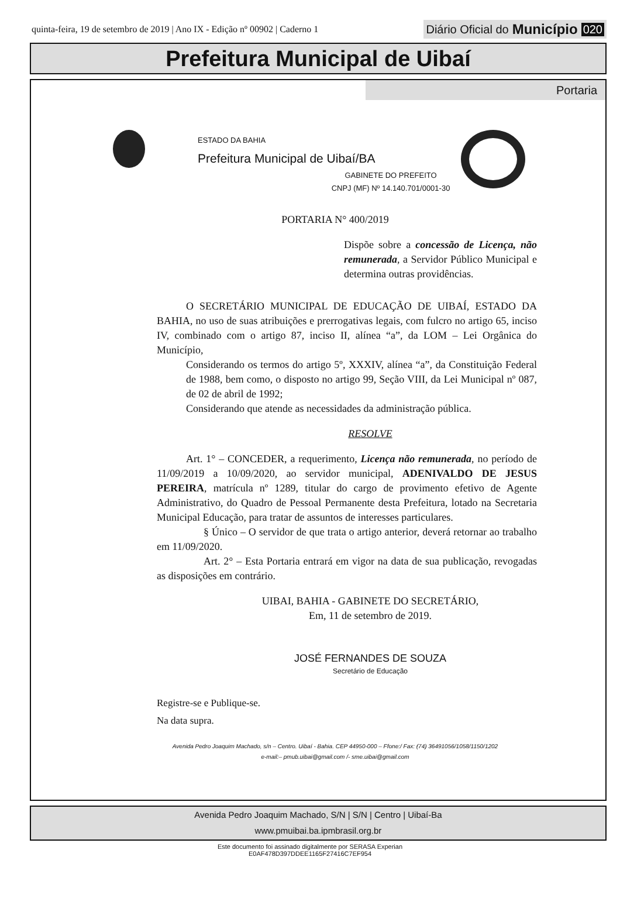quinta-feira, 19 de setembro de 2019 | Ano IX - Edição nº 00902 | Caderno 1
Diário Oficial do Município 020
Prefeitura Municipal de Uibaí
Portaria
ESTADO DA BAHIA
Prefeitura Municipal de Uibaí/BA
GABINETE DO PREFEITO
CNPJ (MF) Nº 14.140.701/0001-30
PORTARIA N° 400/2019
Dispõe sobre a concessão de Licença, não remunerada, a Servidor Público Municipal e determina outras providências.
O SECRETÁRIO MUNICIPAL DE EDUCAÇÃO DE UIBAÍ, ESTADO DA BAHIA, no uso de suas atribuições e prerrogativas legais, com fulcro no artigo 65, inciso IV, combinado com o artigo 87, inciso II, alínea “a”, da LOM – Lei Orgânica do Município,
Considerando os termos do artigo 5º, XXXIV, alínea “a”, da Constituição Federal de 1988, bem como, o disposto no artigo 99, Seção VIII, da Lei Municipal nº 087, de 02 de abril de 1992;
Considerando que atende as necessidades da administração pública.
RESOLVE
Art. 1° – CONCEDER, a requerimento, Licença não remunerada, no período de 11/09/2019 a 10/09/2020, ao servidor municipal, ADENIVALDO DE JESUS PEREIRA, matrícula nº 1289, titular do cargo de provimento efetivo de Agente Administrativo, do Quadro de Pessoal Permanente desta Prefeitura, lotado na Secretaria Municipal Educação, para tratar de assuntos de interesses particulares.
§ Único – O servidor de que trata o artigo anterior, deverá retornar ao trabalho em 11/09/2020.
Art. 2° – Esta Portaria entrará em vigor na data de sua publicação, revogadas as disposições em contrário.
UIBAI, BAHIA - GABINETE DO SECRETÁRIO,
Em, 11 de setembro de 2019.
JOSÉ FERNANDES DE SOUZA
Secretário de Educação
Registre-se e Publique-se.
Na data supra.
Avenida Pedro Joaquim Machado, s/n – Centro. Uibaí - Bahia. CEP 44950-000 – Ffone:/ Fax: (74) 36491056/1058/1150/1202
e-mail:– pmub.uibai@gmail.com /- sme.uibai@gmail.com
Avenida Pedro Joaquim Machado, S/N | S/N | Centro | Uibaí-Ba
www.pmuibai.ba.ipmbrasil.org.br
Este documento foi assinado digitalmente por SERASA Experian
E0AF478D397DDEE1165F27416C7EF954